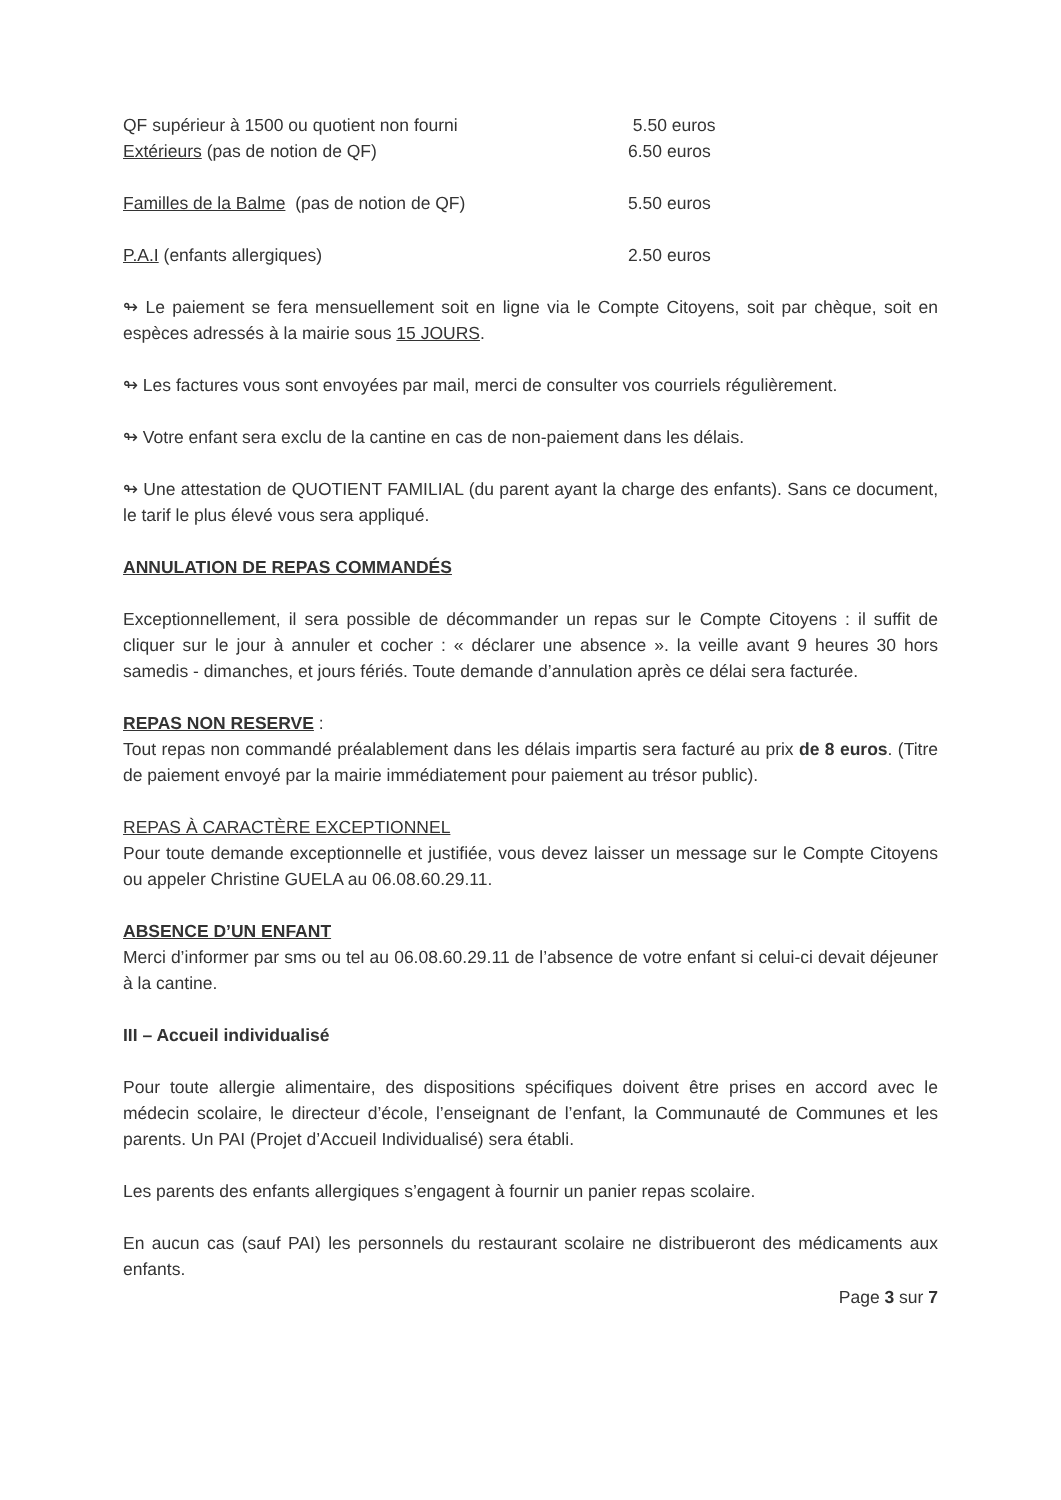QF supérieur à 1500 ou quotient non fourni 5.50 euros
Extérieurs (pas de notion de QF) 6.50 euros
Familles de la Balme (pas de notion de QF) 5.50 euros
P.A.I (enfants allergiques) 2.50 euros
↬ Le paiement se fera mensuellement soit en ligne via le Compte Citoyens, soit par chèque, soit en espèces adressés à la mairie sous 15 JOURS.
↬ Les factures vous sont envoyées par mail, merci de consulter vos courriels régulièrement.
↬ Votre enfant sera exclu de la cantine en cas de non-paiement dans les délais.
↬ Une attestation de QUOTIENT FAMILIAL (du parent ayant la charge des enfants). Sans ce document, le tarif le plus élevé vous sera appliqué.
ANNULATION DE REPAS COMMANDÉS
Exceptionnellement, il sera possible de décommander un repas sur le Compte Citoyens : il suffit de cliquer sur le jour à annuler et cocher : « déclarer une absence ». la veille avant 9 heures 30 hors samedis - dimanches, et jours fériés. Toute demande d’annulation après ce délai sera facturée.
REPAS NON RESERVE :
Tout repas non commandé préalablement dans les délais impartis sera facturé au prix de 8 euros. (Titre de paiement envoyé par la mairie immédiatement pour paiement au trésor public).
REPAS À CARACTÈRE EXCEPTIONNEL
Pour toute demande exceptionnelle et justifiée, vous devez laisser un message sur le Compte Citoyens ou appeler Christine GUELA au 06.08.60.29.11.
ABSENCE D’UN ENFANT
Merci d’informer par sms ou tel au 06.08.60.29.11 de l’absence de votre enfant si celui-ci devait déjeuner à la cantine.
III – Accueil individualisé
Pour toute allergie alimentaire, des dispositions spécifiques doivent être prises en accord avec le médecin scolaire, le directeur d’école, l’enseignant de l’enfant, la Communauté de Communes et les parents. Un PAI (Projet d’Accueil Individualisé) sera établi.
Les parents des enfants allergiques s’engagent à fournir un panier repas scolaire.
En aucun cas (sauf PAI) les personnels du restaurant scolaire ne distribueront des médicaments aux enfants.
Page 3 sur 7